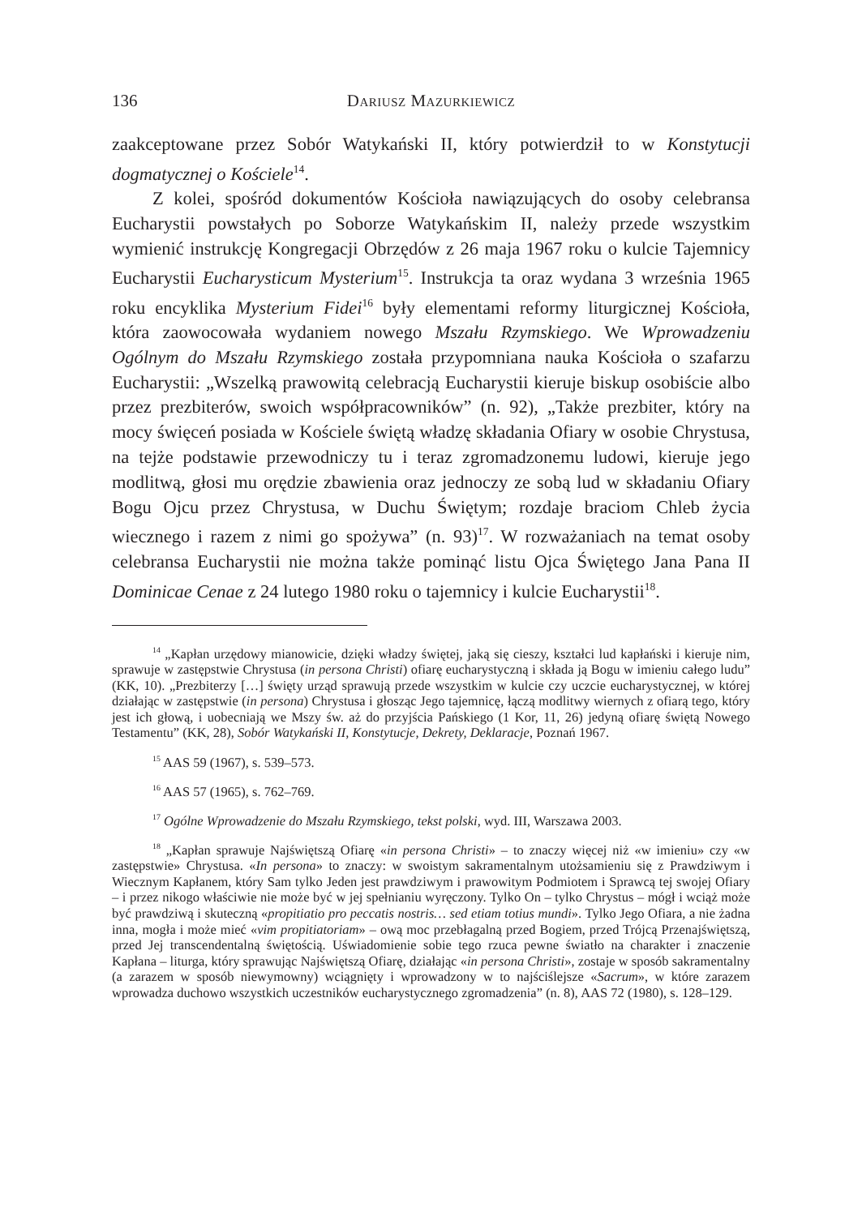136 Dariusz Mazurkiewicz
zaakceptowane przez Sobór Watykański II, który potwierdził to w Konstytucji dogmatycznej o Kościele<sup>14</sup>.
Z kolei, spośród dokumentów Kościoła nawiązujących do osoby celebransa Eucharystii powstałych po Soborze Watykańskim II, należy przede wszystkim wymienić instrukcję Kongregacji Obrzędów z 26 maja 1967 roku o kulcie Tajemnicy Eucharystii Eucharysticum Mysterium<sup>15</sup>. Instrukcja ta oraz wydana 3 września 1965 roku encyklika Mysterium Fidei<sup>16</sup> były elementami reformy liturgicznej Kościoła, która zaowocowała wydaniem nowego Mszału Rzymskiego. We Wprowadzeniu Ogólnym do Mszału Rzymskiego została przypomniana nauka Kościoła o szafarzu Eucharystii: „Wszelką prawowitą celebracją Eucharystii kieruje biskup osobiście albo przez prezbiterów, swoich współpracowników” (n. 92), „Także prezbiter, który na mocy święceń posiada w Kościele świętą władzę składania Ofiary w osobie Chrystusa, na tejże podstawie przewodniczy tu i teraz zgromadzonemu ludowi, kieruje jego modlitwą, głosi mu orędzie zbawienia oraz jednoczy ze sobą lud w składaniu Ofiary Bogu Ojcu przez Chrystusa, w Duchu Świętym; rozdaje braciom Chleb życia wiecznego i razem z nimi go spożywa” (n. 93)<sup>17</sup>. W rozważaniach na temat osoby celebransa Eucharystii nie można także pominąć listu Ojca Świętego Jana Pana II Dominicae Cenae z 24 lutego 1980 roku o tajemnicy i kulcie Eucharystii<sup>18</sup>.
<sup>14</sup> „Kapłan urzędowy mianowicie, dzięki władzy świętej, jaką się cieszy, kształci lud kapłański i kieruje nim, sprawuje w zastępstwie Chrystusa (in persona Christi) ofiarę eucharystyczną i składa ją Bogu w imieniu całego ludu” (KK, 10). „Prezbiterzy […] święty urząd sprawują przede wszystkim w kulcie czy uczcie eucharystycznej, w której działając w zastępstwie (in persona) Chrystusa i głosząc Jego tajemnicę, łączą modlitwy wiernych z ofiarą tego, który jest ich głową, i uobecniają we Mszy św. aż do przyjścia Pańskiego (1 Kor, 11, 26) jedyną ofiarę świętą Nowego Testamentu” (KK, 28), Sobór Watykański II, Konstytucje, Dekrety, Deklaracje, Poznań 1967.
<sup>15</sup> AAS 59 (1967), s. 539–573.
<sup>16</sup> AAS 57 (1965), s. 762–769.
<sup>17</sup> Ogólne Wprowadzenie do Mszału Rzymskiego, tekst polski, wyd. III, Warszawa 2003.
<sup>18</sup> „Kapłan sprawuje Najświętszą Ofiarę «in persona Christi» – to znaczy więcej niż «w imieniu» czy «w zastępstwie» Chrystusa. «In persona» to znaczy: w swoistym sakramentalnym utożsamieniu się z Prawdziwym i Wiecznym Kapłanem, który Sam tylko Jeden jest prawdziwym i prawowitym Podmiotem i Sprawcą tej swojej Ofiary – i przez nikogo właściwie nie może być w jej spełnianiu wyręczony. Tylko On – tylko Chrystus – mógł i wciąż może być prawdziwą i skuteczną «propitiatio pro peccatis nostris… sed etiam totius mundi». Tylko Jego Ofiara, a nie żadna inna, mogła i może mieć «vim propitiatoriam» – ową moc przebłagalną przed Bogiem, przed Trójcą Przenajświętszą, przed Jej transcendentalną świętością. Uświadomienie sobie tego rzuca pewne światło na charakter i znaczenie Kapłana – liturga, który sprawując Najświętszą Ofiarę, działając «in persona Christi», zostaje w sposób sakramentalny (a zarazem w sposób niewymowny) wciągnięty i wprowadzony w to najściślejsze «Sacrum», w które zarazem wprowadza duchowo wszystkich uczestników eucharystycznego zgromadzenia” (n. 8), AAS 72 (1980), s. 128–129.